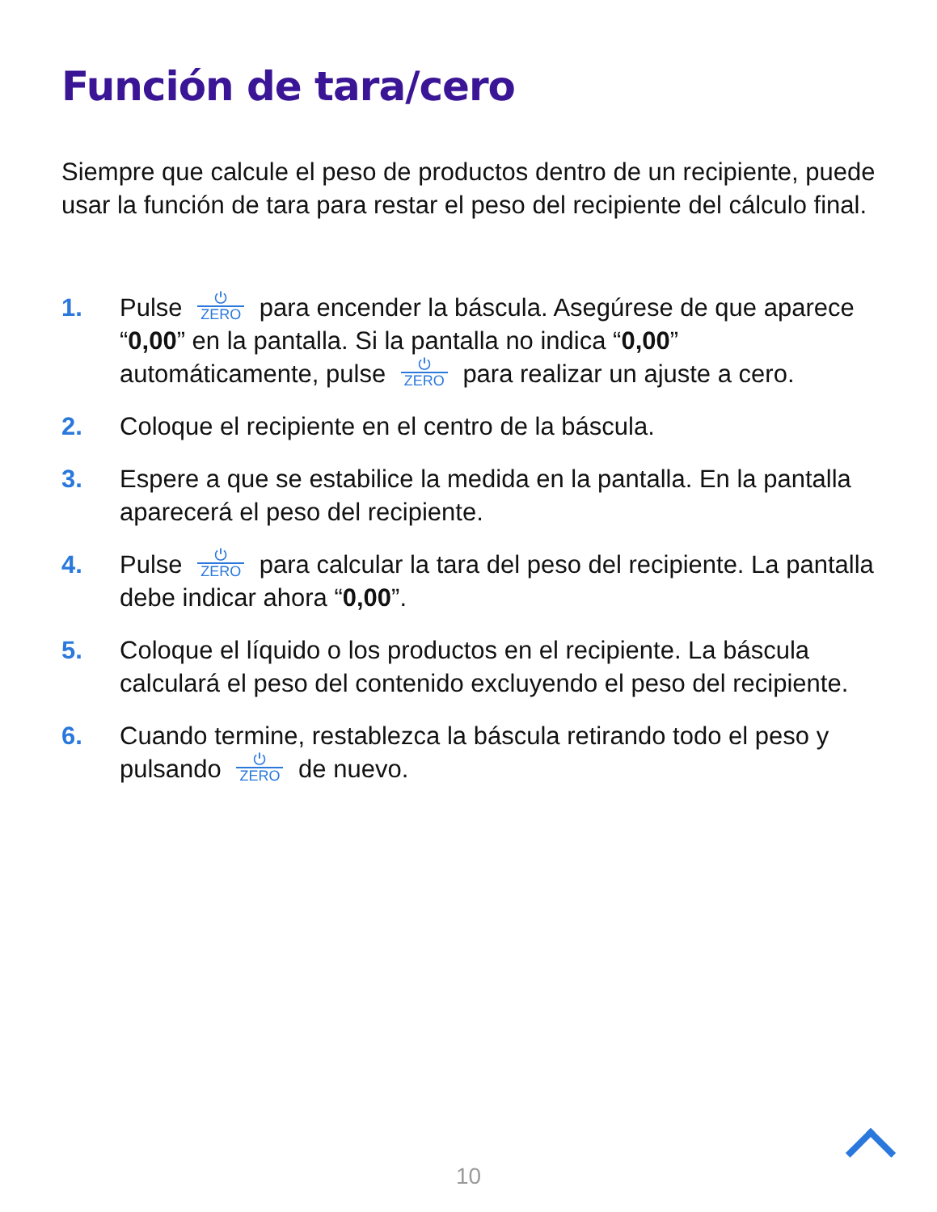Función de tara/cero
Siempre que calcule el peso de productos dentro de un recipiente, puede usar la función de tara para restar el peso del recipiente del cálculo final.
1. Pulse ⏻ ZERO para encender la báscula. Asegúrese de que aparece “0,00” en la pantalla. Si la pantalla no indica “0,00” automáticamente, pulse ⏻ ZERO para realizar un ajuste a cero.
2. Coloque el recipiente en el centro de la báscula.
3. Espere a que se estabilice la medida en la pantalla. En la pantalla aparecerá el peso del recipiente.
4. Pulse ⏻ ZERO para calcular la tara del peso del recipiente. La pantalla debe indicar ahora “0,00”.
5. Coloque el líquido o los productos en el recipiente. La báscula calculará el peso del contenido excluyendo el peso del recipiente.
6. Cuando termine, restablezca la báscula retirando todo el peso y pulsando ⏻ ZERO de nuevo.
10